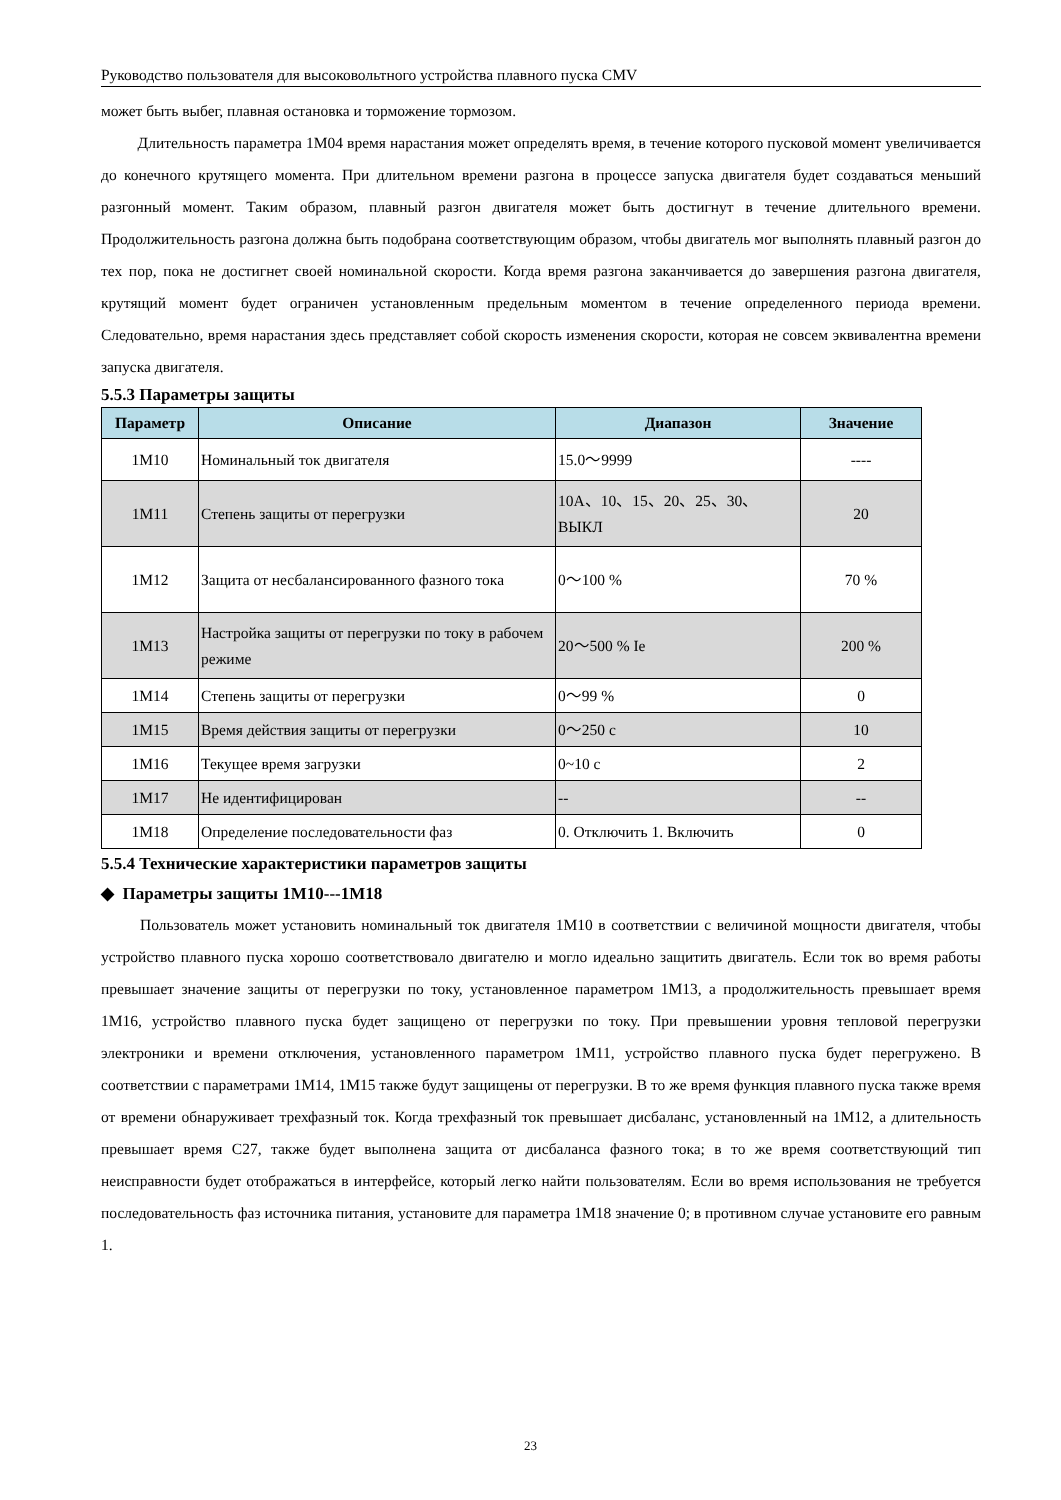Руководство пользователя для высоковольтного устройства плавного пуска CMV
может быть выбег, плавная остановка и торможение тормозом.
Длительность параметра 1M04 время нарастания может определять время, в течение которого пусковой момент увеличивается до конечного крутящего момента. При длительном времени разгона в процессе запуска двигателя будет создаваться меньший разгонный момент. Таким образом, плавный разгон двигателя может быть достигнут в течение длительного времени. Продолжительность разгона должна быть подобрана соответствующим образом, чтобы двигатель мог выполнять плавный разгон до тех пор, пока не достигнет своей номинальной скорости. Когда время разгона заканчивается до завершения разгона двигателя, крутящий момент будет ограничен установленным предельным моментом в течение определенного периода времени. Следовательно, время нарастания здесь представляет собой скорость изменения скорости, которая не совсем эквивалентна времени запуска двигателя.
5.5.3 Параметры защиты
| Параметр | Описание | Диапазон | Значение |
| --- | --- | --- | --- |
| 1M10 | Номинальный ток двигателя | 15.0～9999 | ---- |
| 1M11 | Степень защиты от перегрузки | 10A、10、15、20、25、30、ВЫКЛ | 20 |
| 1M12 | Защита от несбалансированного фазного тока | 0～100 % | 70 % |
| 1M13 | Настройка защиты от перегрузки по току в рабочем режиме | 20～500 % Ie | 200 % |
| 1M14 | Степень защиты от перегрузки | 0～99 % | 0 |
| 1M15 | Время действия защиты от перегрузки | 0～250 с | 10 |
| 1M16 | Текущее время загрузки | 0~10 с | 2 |
| 1M17 | Не идентифицирован | -- | -- |
| 1M18 | Определение последовательности фаз | 0. Отключить 1. Включить | 0 |
5.5.4 Технические характеристики параметров защиты
◆ Параметры защиты 1M10---1M18
Пользователь может установить номинальный ток двигателя 1M10 в соответствии с величиной мощности двигателя, чтобы устройство плавного пуска хорошо соответствовало двигателю и могло идеально защитить двигатель. Если ток во время работы превышает значение защиты от перегрузки по току, установленное параметром 1M13, а продолжительность превышает время 1M16, устройство плавного пуска будет защищено от перегрузки по току. При превышении уровня тепловой перегрузки электроники и времени отключения, установленного параметром 1M11, устройство плавного пуска будет перегружено. В соответствии с параметрами 1M14, 1M15 также будут защищены от перегрузки. В то же время функция плавного пуска также время от времени обнаруживает трехфазный ток. Когда трехфазный ток превышает дисбаланс, установленный на 1M12, а длительность превышает время C27, также будет выполнена защита от дисбаланса фазного тока; в то же время соответствующий тип неисправности будет отображаться в интерфейсе, который легко найти пользователям. Если во время использования не требуется последовательность фаз источника питания, установите для параметра 1M18 значение 0; в противном случае установите его равным 1.
23